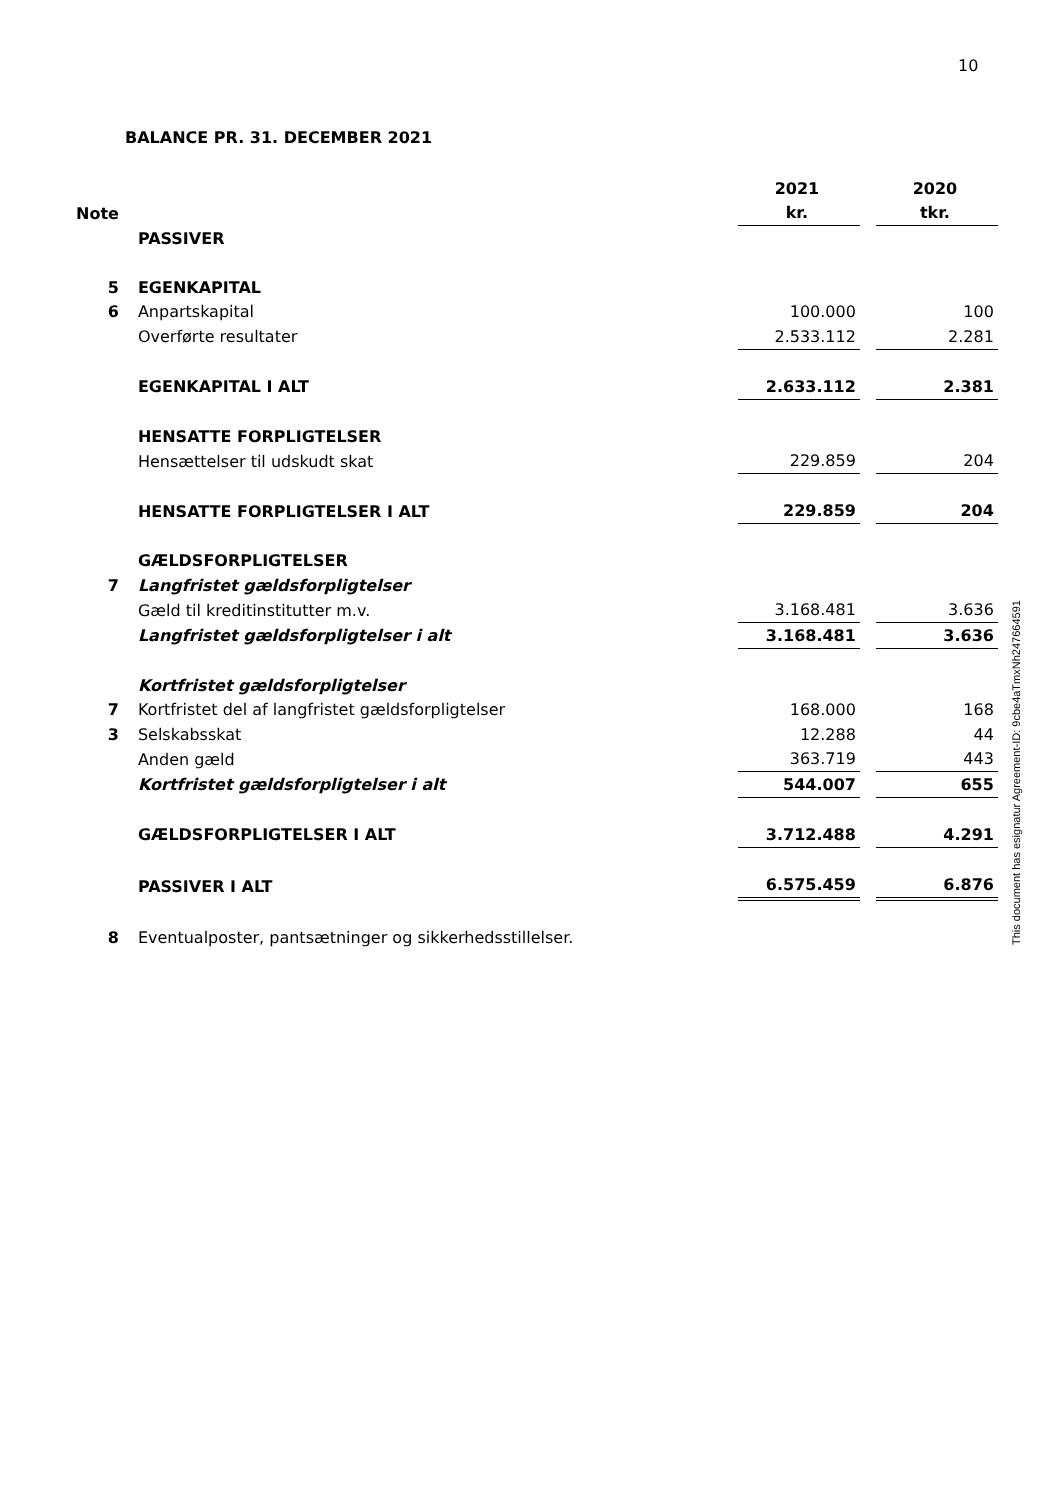10
BALANCE PR. 31. DECEMBER 2021
| | | 2021 | | 2020 |
| --- | --- | --- | --- | --- |
| Note | | kr. | | tkr. |
| | PASSIVER | | | |
| 5 | EGENKAPITAL | | | |
| 6 | Anpartskapital | 100.000 | | 100 |
| | Overførte resultater | 2.533.112 | | 2.281 |
| | EGENKAPITAL I ALT | 2.633.112 | | 2.381 |
| | HENSATTE FORPLIGTELSER | | | |
| | Hensættelser til udskudt skat | 229.859 | | 204 |
| | HENSATTE FORPLIGTELSER I ALT | 229.859 | | 204 |
| | GÆLDSFORPLIGTELSER | | | |
| 7 | Langfristet gældsforpligtelser | | | |
| | Gæld til kreditinstitutter m.v. | 3.168.481 | | 3.636 |
| | Langfristet gældsforpligtelser i alt | 3.168.481 | | 3.636 |
| | Kortfristet gældsforpligtelser | | | |
| 7 | Kortfristet del af langfristet gældsforpligtelser | 168.000 | | 168 |
| 3 | Selskabsskat | 12.288 | | 44 |
| | Anden gæld | 363.719 | | 443 |
| | Kortfristet gældsforpligtelser i alt | 544.007 | | 655 |
| | GÆLDSFORPLIGTELSER I ALT | 3.712.488 | | 4.291 |
| | PASSIVER I ALT | 6.575.459 | | 6.876 |
| 8 | Eventualposter, pantsætninger og sikkerhedsstillelser. | | | |
This document has esignatur Agreement-ID: 9cbe4aTmxNh247664591